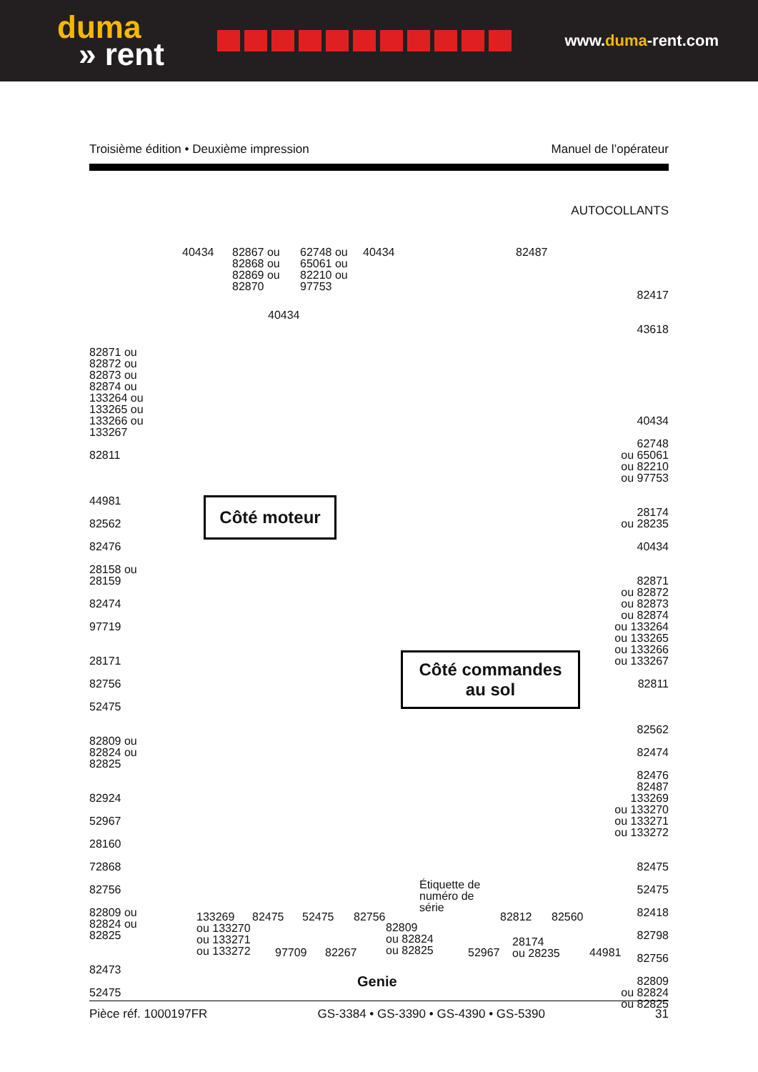duma
» rent
www.duma-rent.com
Troisième édition • Deuxième impression Manuel de l’opérateur
AUTOCOLLANTS
40434
82867 ou
82868 ou
82869 ou
82870
62748 ou
65061 ou
82210 ou
97753
40434
40434
82487
82871 ou
82872 ou
82873 ou
82874 ou
133264 ou
133265 ou
133266 ou
133267
82811
44981
82562
82476
28158 ou
28159
82474
97719
28171
82756
52475
82809 ou
82824 ou
82825
82924
52967
28160
72868
82756
82809 ou
82824 ou
82825
82473
52475
82417
43618
40434
62748
ou 65061
ou 82210
ou 97753
28174
ou 28235
40434
82871
ou 82872
ou 82873
ou 82874
ou 133264
ou 133265
ou 133266
ou 133267
82811
82562
82474
82476
82487
133269
ou 133270
ou 133271
ou 133272
82475
52475
82418
82798
82756
82809
ou 82824
ou 82825
Côté moteur
Côté commandes
au sol
133269
ou 133270
ou 133271
ou 133272
82475
97709
52475
82267
82756
82809
ou 82824
ou 82825
Étiquette de
numéro de
série
52967
82812
28174
ou 28235
82560
44981
Genie
Pièce réf. 1000197FR GS-3384 • GS-3390 • GS-4390 • GS-5390 31